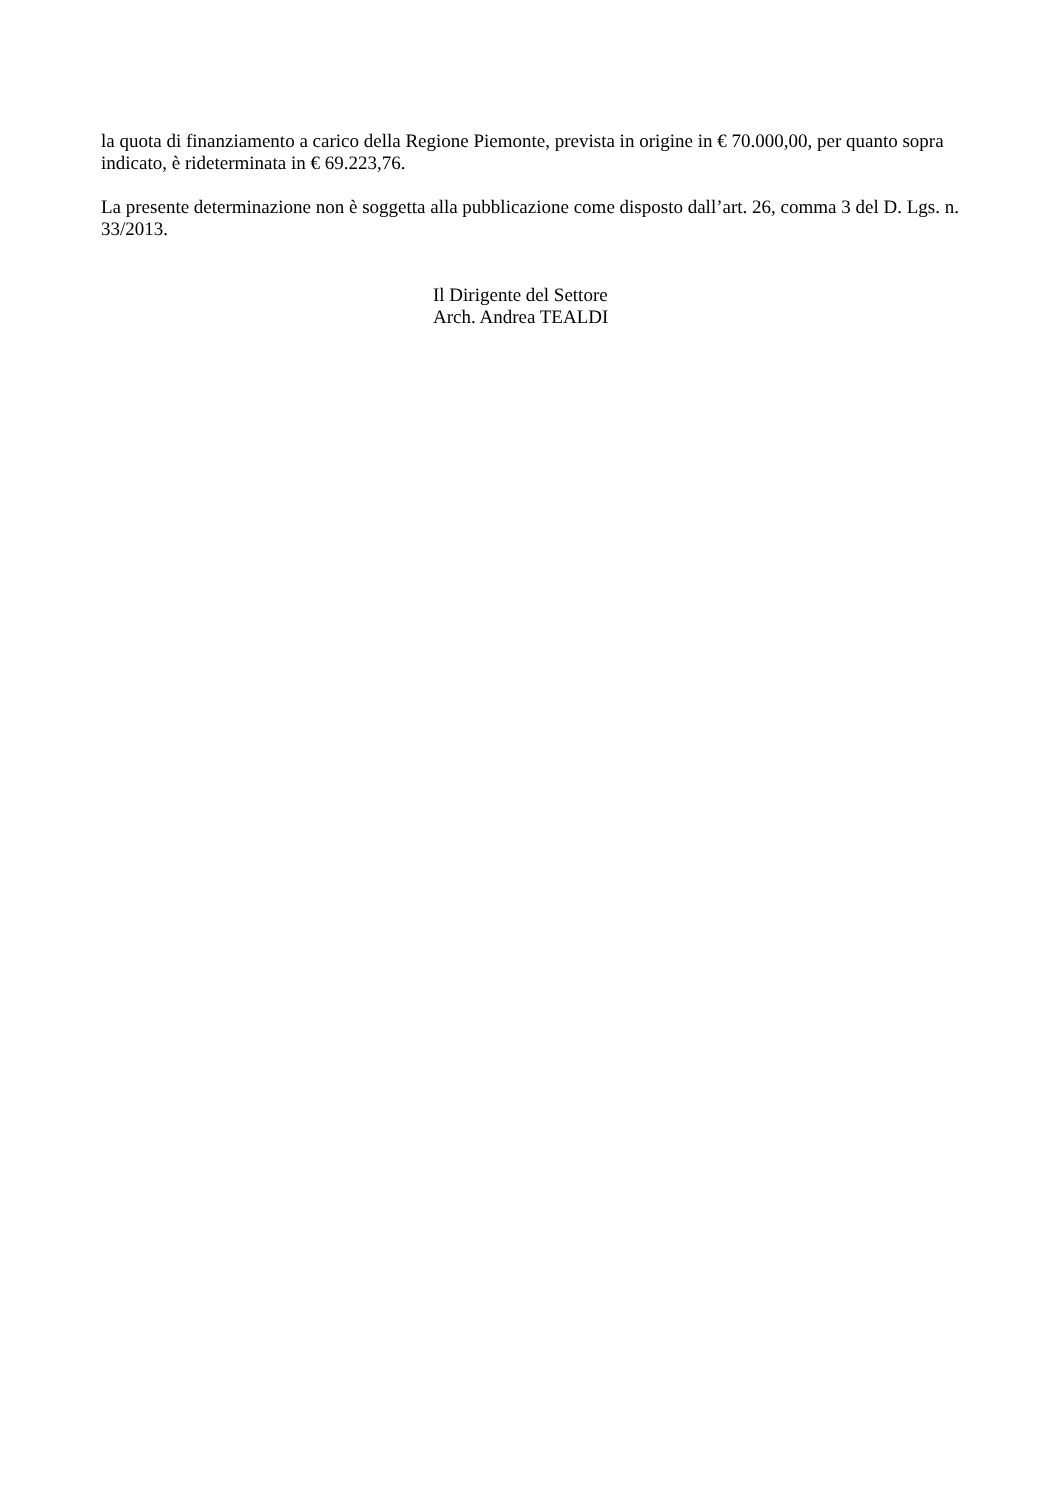la quota di finanziamento a carico della Regione Piemonte, prevista in origine in € 70.000,00, per quanto sopra indicato, è rideterminata in € 69.223,76.
La presente determinazione non è soggetta alla pubblicazione come disposto dall’art. 26, comma 3 del D. Lgs. n. 33/2013.
Il Dirigente del Settore
Arch. Andrea TEALDI